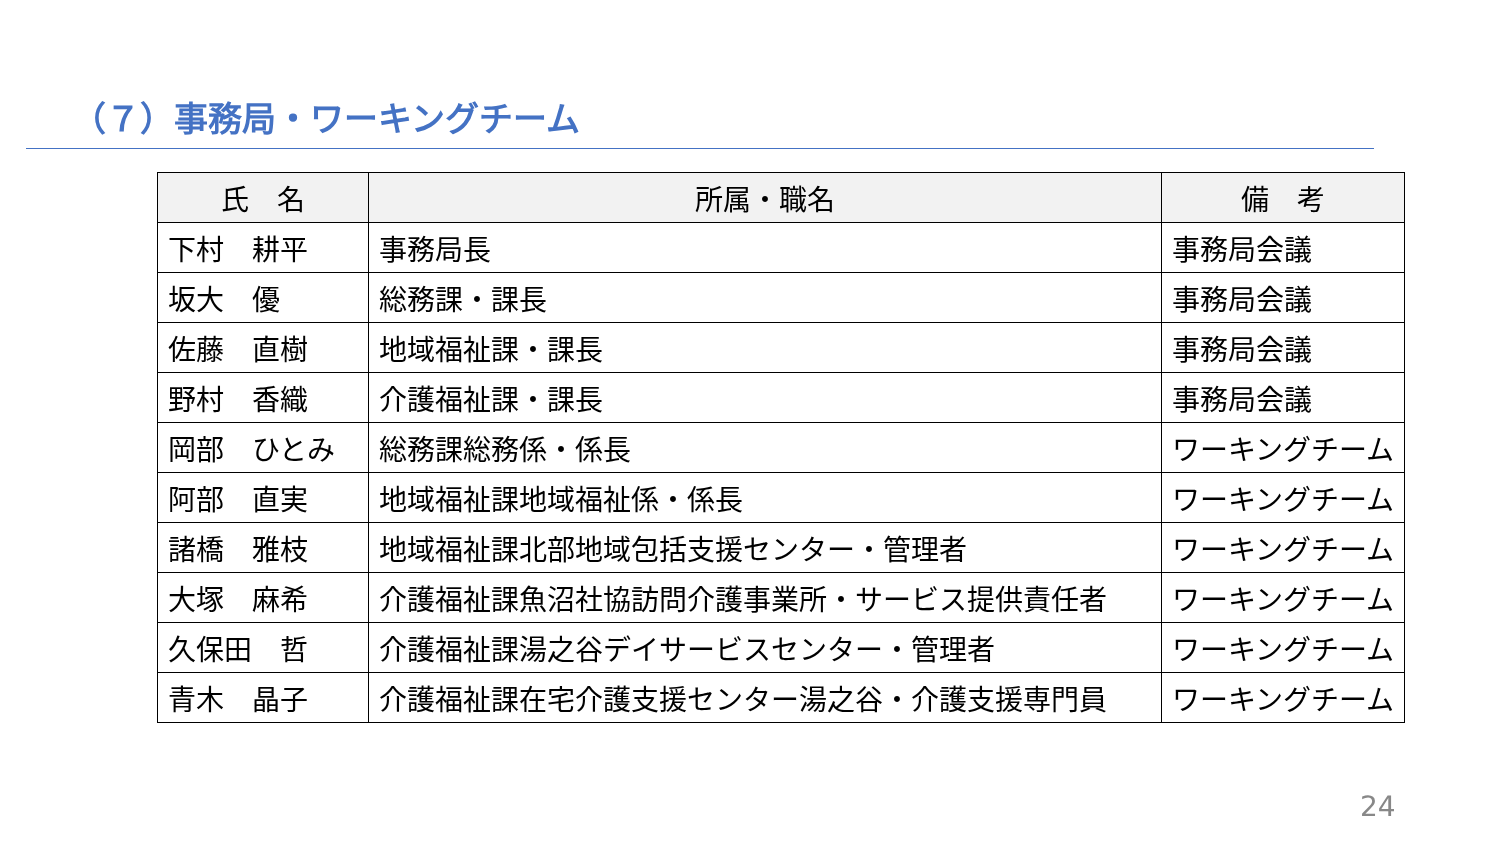（７）事務局・ワーキングチーム
| 氏 名 | 所属・職名 | 備 考 |
| --- | --- | --- |
| 下村 耕平 | 事務局長 | 事務局会議 |
| 坂大 優 | 総務課・課長 | 事務局会議 |
| 佐藤 直樹 | 地域福祉課・課長 | 事務局会議 |
| 野村 香織 | 介護福祉課・課長 | 事務局会議 |
| 岡部 ひとみ | 総務課総務係・係長 | ワーキングチーム |
| 阿部 直実 | 地域福祉課地域福祉係・係長 | ワーキングチーム |
| 諸橋 雅枝 | 地域福祉課北部地域包括支援センター・管理者 | ワーキングチーム |
| 大塚 麻希 | 介護福祉課魚沼社協訪問介護事業所・サービス提供責任者 | ワーキングチーム |
| 久保田 哲 | 介護福祉課湯之谷デイサービスセンター・管理者 | ワーキングチーム |
| 青木 晶子 | 介護福祉課在宅介護支援センター湯之谷・介護支援専門員 | ワーキングチーム |
24